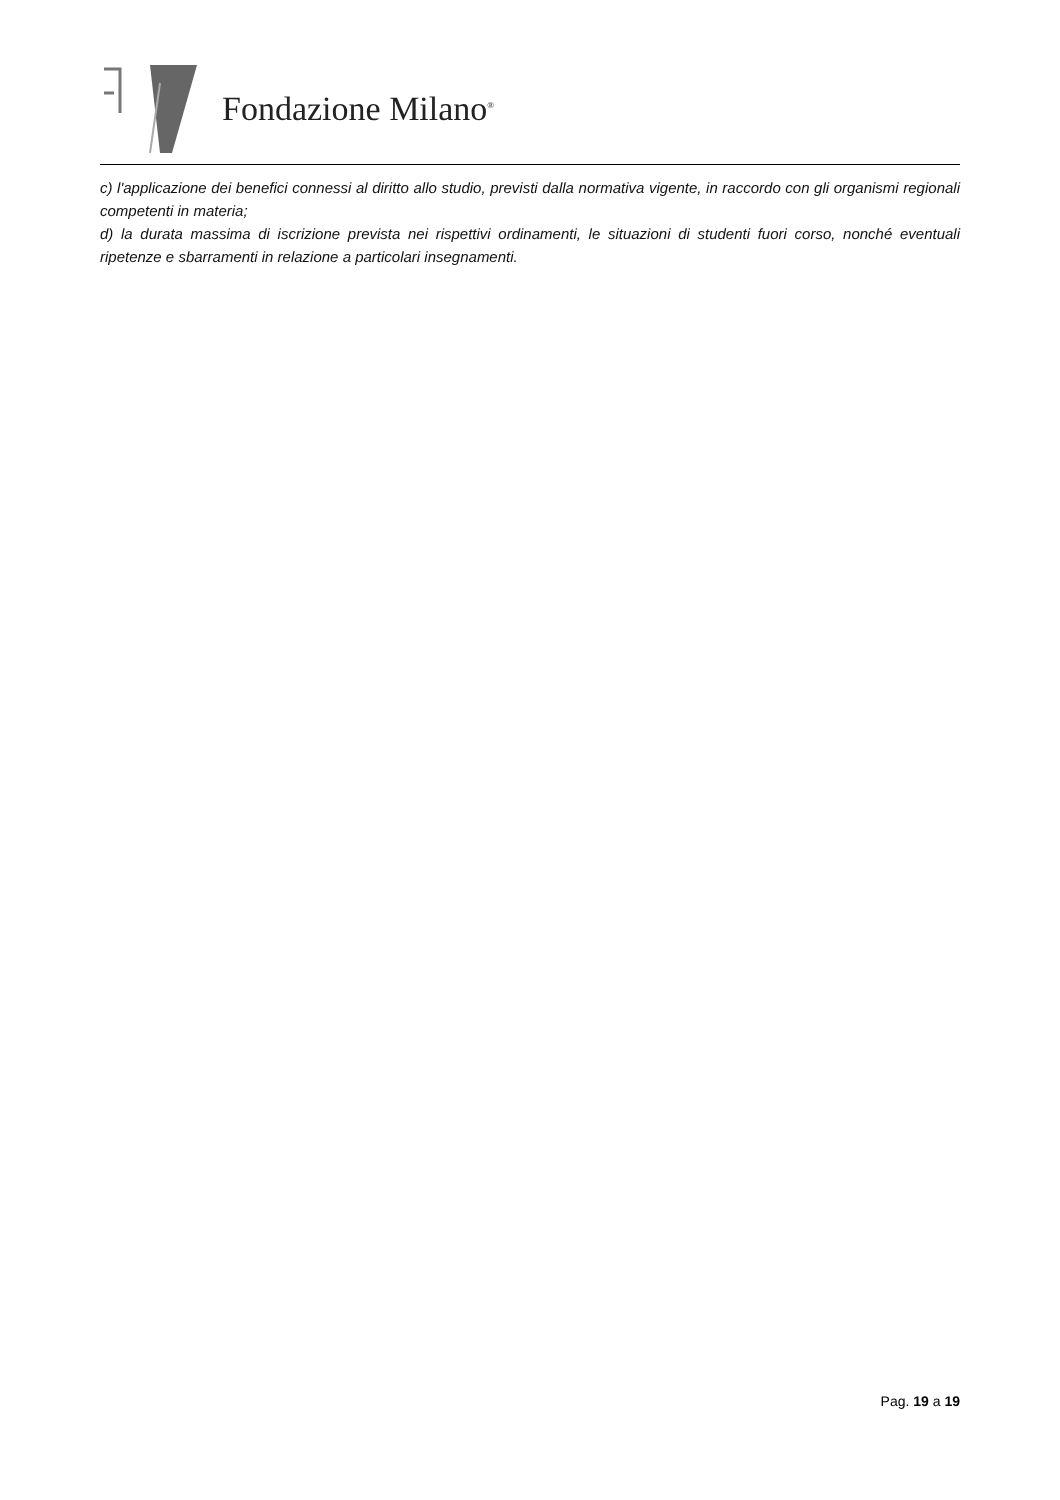Fondazione Milano<sup>®</sup>
c) l'applicazione dei benefici connessi al diritto allo studio, previsti dalla normativa vigente, in raccordo con gli organismi regionali competenti in materia;
d) la durata massima di iscrizione prevista nei rispettivi ordinamenti, le situazioni di studenti fuori corso, nonché eventuali ripetenze e sbarramenti in relazione a particolari insegnamenti.
Pag. 19 a 19